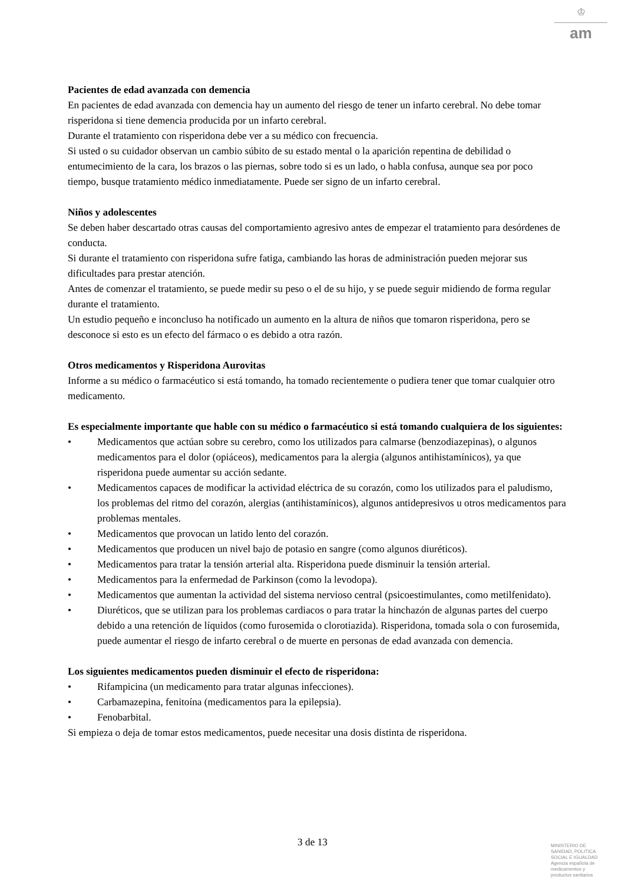♔
am
Pacientes de edad avanzada con demencia
En pacientes de edad avanzada con demencia hay un aumento del riesgo de tener un infarto cerebral. No debe tomar risperidona si tiene demencia producida por un infarto cerebral.
Durante el tratamiento con risperidona debe ver a su médico con frecuencia.
Si usted o su cuidador observan un cambio súbito de su estado mental o la aparición repentina de debilidad o entumecimiento de la cara, los brazos o las piernas, sobre todo si es un lado, o habla confusa, aunque sea por poco tiempo, busque tratamiento médico inmediatamente. Puede ser signo de un infarto cerebral.
Niños y adolescentes
Se deben haber descartado otras causas del comportamiento agresivo antes de empezar el tratamiento para desórdenes de conducta.
Si durante el tratamiento con risperidona sufre fatiga, cambiando las horas de administración pueden mejorar sus dificultades para prestar atención.
Antes de comenzar el tratamiento, se puede medir su peso o el de su hijo, y se puede seguir midiendo de forma regular durante el tratamiento.
Un estudio pequeño e inconcluso ha notificado un aumento en la altura de niños que tomaron risperidona, pero se desconoce si esto es un efecto del fármaco o es debido a otra razón.
Otros medicamentos y Risperidona Aurovitas
Informe a su médico o farmacéutico si está tomando, ha tomado recientemente o pudiera tener que tomar cualquier otro medicamento.
Es especialmente importante que hable con su médico o farmacéutico si está tomando cualquiera de los siguientes:
• Medicamentos que actúan sobre su cerebro, como los utilizados para calmarse (benzodiazepinas), o algunos medicamentos para el dolor (opiáceos), medicamentos para la alergia (algunos antihistamínicos), ya que risperidona puede aumentar su acción sedante.
• Medicamentos capaces de modificar la actividad eléctrica de su corazón, como los utilizados para el paludismo, los problemas del ritmo del corazón, alergias (antihistamínicos), algunos antidepresivos u otros medicamentos para problemas mentales.
• Medicamentos que provocan un latido lento del corazón.
• Medicamentos que producen un nivel bajo de potasio en sangre (como algunos diuréticos).
• Medicamentos para tratar la tensión arterial alta. Risperidona puede disminuir la tensión arterial.
• Medicamentos para la enfermedad de Parkinson (como la levodopa).
• Medicamentos que aumentan la actividad del sistema nervioso central (psicoestimulantes, como metilfenidato).
• Diuréticos, que se utilizan para los problemas cardiacos o para tratar la hinchazón de algunas partes del cuerpo debido a una retención de líquidos (como furosemida o clorotiazida). Risperidona, tomada sola o con furosemida, puede aumentar el riesgo de infarto cerebral o de muerte en personas de edad avanzada con demencia.
Los siguientes medicamentos pueden disminuir el efecto de risperidona:
• Rifampicina (un medicamento para tratar algunas infecciones).
• Carbamazepina, fenitoína (medicamentos para la epilepsia).
• Fenobarbital.
Si empieza o deja de tomar estos medicamentos, puede necesitar una dosis distinta de risperidona.
3 de 13
MINISTERIO DE
SANIDAD, POLITICA
SOCIAL E IGUALDAD
Agencia española de
medicamentos y
productos sanitarios